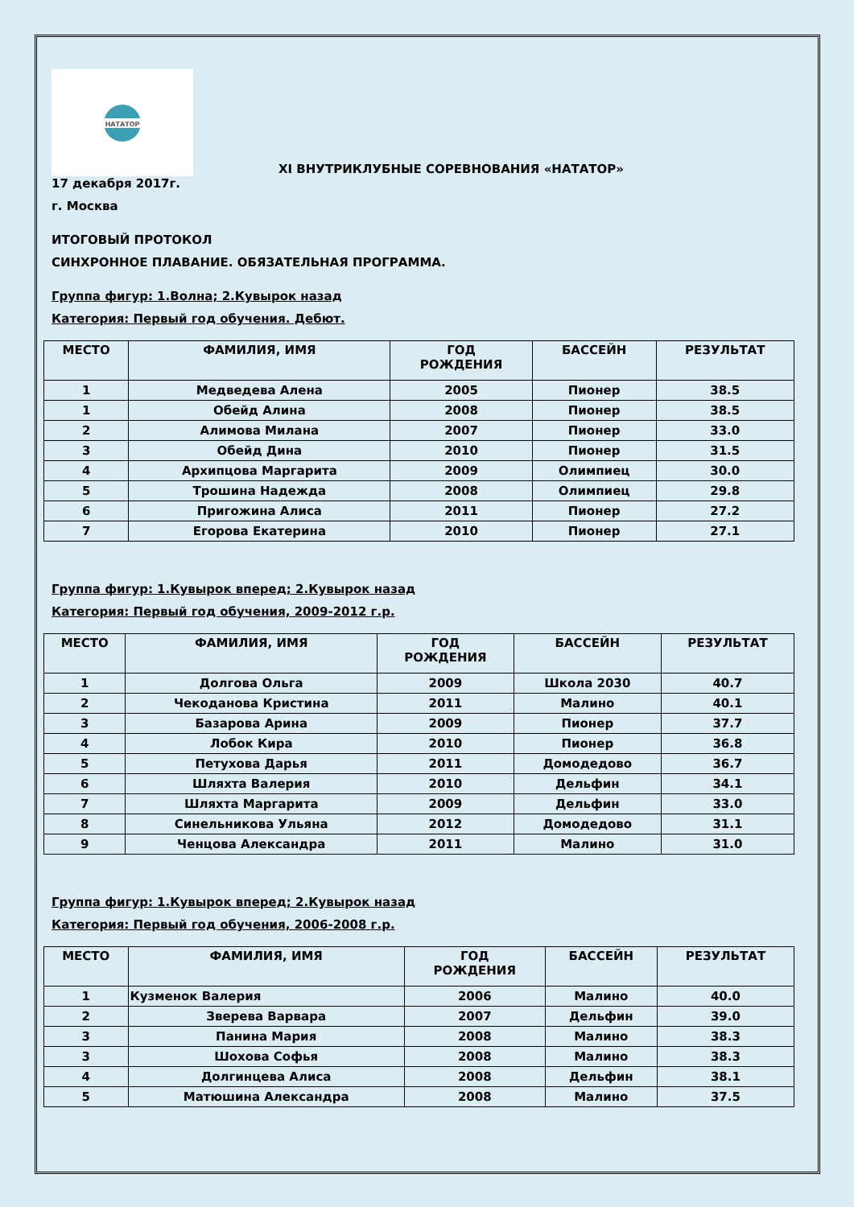НАТАТОР
XI ВНУТРИКЛУБНЫЕ СОРЕВНОВАНИЯ «НАТАТОР»
17 декабря 2017г.
г. Москва
ИТОГОВЫЙ ПРОТОКОЛ
СИНХРОННОЕ ПЛАВАНИЕ. ОБЯЗАТЕЛЬНАЯ ПРОГРАММА.
Группа фигур: 1.Волна; 2.Кувырок назад
Категория: Первый год обучения. Дебют.
| МЕСТО | ФАМИЛИЯ, ИМЯ | ГОД РОЖДЕНИЯ | БАССЕЙН | РЕЗУЛЬТАТ |
| --- | --- | --- | --- | --- |
| 1 | Медведева Алена | 2005 | Пионер | 38.5 |
| 1 | Обейд Алина | 2008 | Пионер | 38.5 |
| 2 | Алимова Милана | 2007 | Пионер | 33.0 |
| 3 | Обейд Дина | 2010 | Пионер | 31.5 |
| 4 | Архипцова Маргарита | 2009 | Олимпиец | 30.0 |
| 5 | Трошина Надежда | 2008 | Олимпиец | 29.8 |
| 6 | Пригожина Алиса | 2011 | Пионер | 27.2 |
| 7 | Егорова Екатерина | 2010 | Пионер | 27.1 |
Группа фигур: 1.Кувырок вперед; 2.Кувырок назад
Категория: Первый год обучения, 2009-2012 г.р.
| МЕСТО | ФАМИЛИЯ, ИМЯ | ГОД РОЖДЕНИЯ | БАССЕЙН | РЕЗУЛЬТАТ |
| --- | --- | --- | --- | --- |
| 1 | Долгова Ольга | 2009 | Школа 2030 | 40.7 |
| 2 | Чекоданова Кристина | 2011 | Малино | 40.1 |
| 3 | Базарова Арина | 2009 | Пионер | 37.7 |
| 4 | Лобок Кира | 2010 | Пионер | 36.8 |
| 5 | Петухова Дарья | 2011 | Домодедово | 36.7 |
| 6 | Шляхта Валерия | 2010 | Дельфин | 34.1 |
| 7 | Шляхта Маргарита | 2009 | Дельфин | 33.0 |
| 8 | Синельникова Ульяна | 2012 | Домодедово | 31.1 |
| 9 | Ченцова Александра | 2011 | Малино | 31.0 |
Группа фигур: 1.Кувырок вперед; 2.Кувырок назад
Категория: Первый год обучения, 2006-2008 г.р.
| МЕСТО | ФАМИЛИЯ, ИМЯ | ГОД РОЖДЕНИЯ | БАССЕЙН | РЕЗУЛЬТАТ |
| --- | --- | --- | --- | --- |
| 1 | Кузменок Валерия | 2006 | Малино | 40.0 |
| 2 | Зверева Варвара | 2007 | Дельфин | 39.0 |
| 3 | Панина Мария | 2008 | Малино | 38.3 |
| 3 | Шохова Софья | 2008 | Малино | 38.3 |
| 4 | Долгинцева Алиса | 2008 | Дельфин | 38.1 |
| 5 | Матюшина Александра | 2008 | Малино | 37.5 |